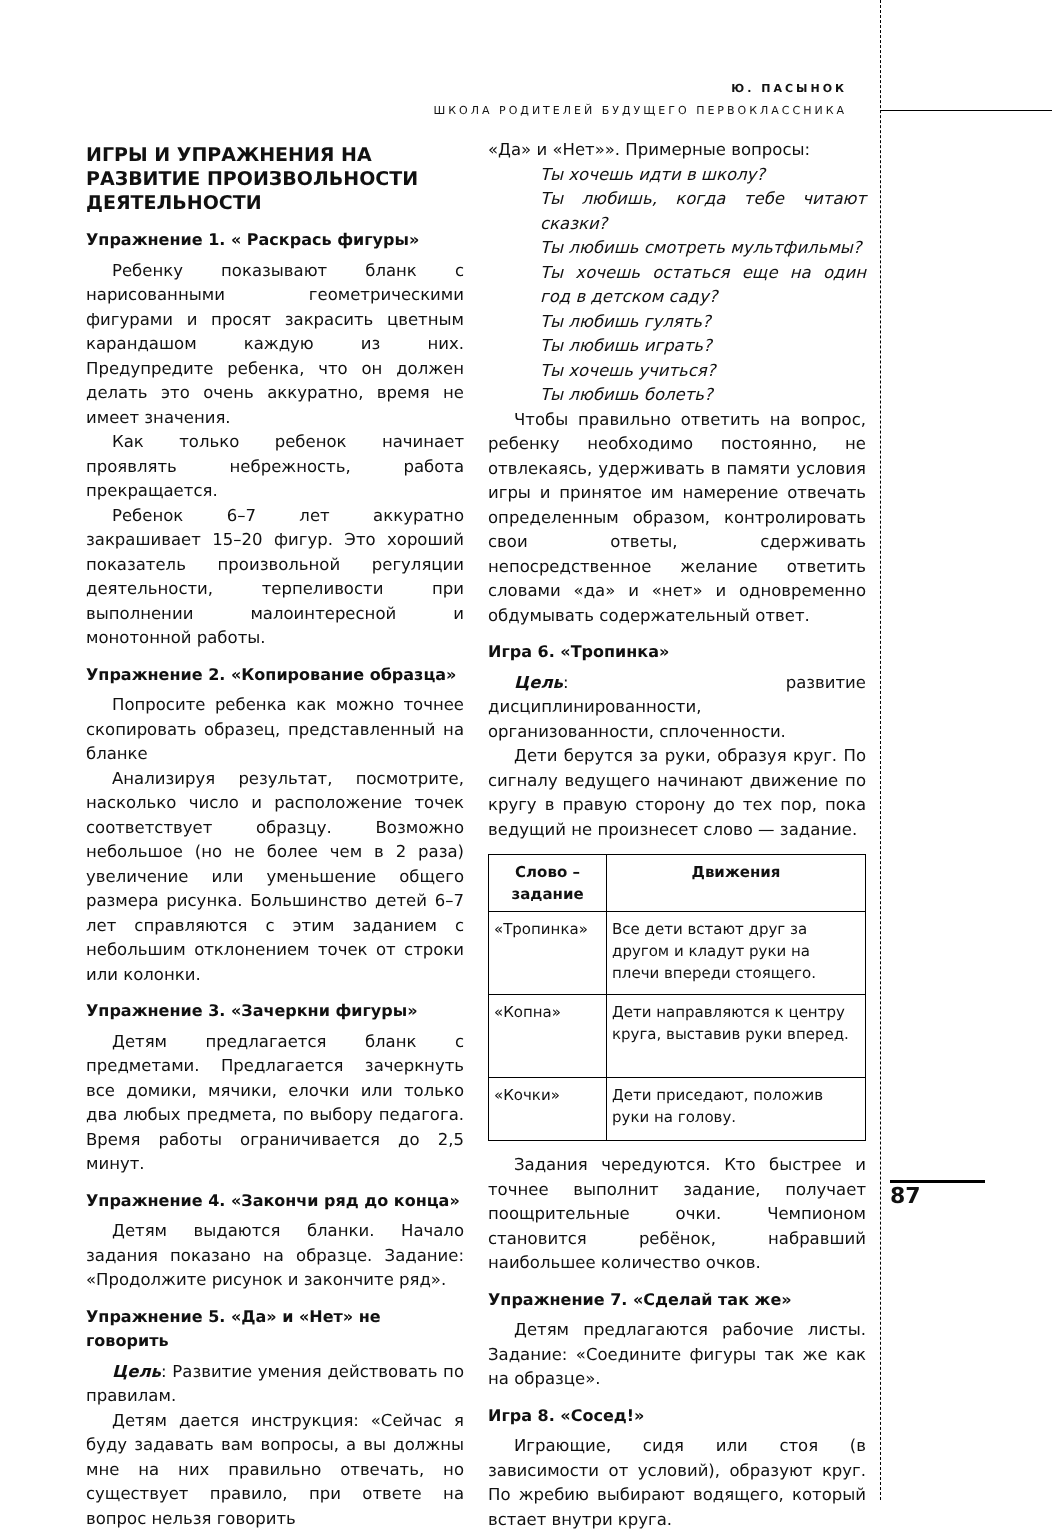Ю. ПАСЫНОК
ШКОЛА РОДИТЕЛЕЙ БУДУЩЕГО ПЕРВОКЛАССНИКА
ИГРЫ И УПРАЖНЕНИЯ НА РАЗВИТИЕ ПРОИЗВОЛЬНОСТИ ДЕЯТЕЛЬНОСТИ
Упражнение 1. « Раскрась фигуры»
Ребенку показывают бланк с нарисованными геометрическими фигурами и просят закрасить цветным карандашом каждую из них. Предупредите ребенка, что он должен делать это очень аккуратно, время не имеет значения.
Как только ребенок начинает проявлять небрежность, работа прекращается.
Ребенок 6–7 лет аккуратно закрашивает 15–20 фигур. Это хороший показатель произвольной регуляции деятельности, терпеливости при выполнении малоинтересной и монотонной работы.
Упражнение 2. «Копирование образца»
Попросите ребенка как можно точнее скопировать образец, представленный на бланке
Анализируя результат, посмотрите, насколько число и расположение точек соответствует образцу. Возможно небольшое (но не более чем в 2 раза) увеличение или уменьшение общего размера рисунка. Большинство детей 6–7 лет справляются с этим заданием с небольшим отклонением точек от строки или колонки.
Упражнение 3. «Зачеркни фигуры»
Детям предлагается бланк с предметами. Предлагается зачеркнуть все домики, мячики, елочки или только два любых предмета, по выбору педагога. Время работы ограничивается до 2,5 минут.
Упражнение 4. «Закончи ряд до конца»
Детям выдаются бланки. Начало задания показано на образце. Задание: «Продолжите рисунок и закончите ряд».
Упражнение 5. «Да» и «Нет» не говорить
Цель: Развитие умения действовать по правилам.
Детям дается инструкция: «Сейчас я буду задавать вам вопросы, а вы должны мне на них правильно отвечать, но существует правило, при ответе на вопрос нельзя говорить
«Да» и «Нет»». Примерные вопросы:
Ты хочешь идти в школу?
Ты любишь, когда тебе читают сказки?
Ты любишь смотреть мультфильмы?
Ты хочешь остаться еще на один год в детском саду?
Ты любишь гулять?
Ты любишь играть?
Ты хочешь учиться?
Ты любишь болеть?
Чтобы правильно ответить на вопрос, ребенку необходимо постоянно, не отвлекаясь, удерживать в памяти условия игры и принятое им намерение отвечать определенным образом, контролировать свои ответы, сдерживать непосредственное желание ответить словами «да» и «нет» и одновременно обдумывать содержательный ответ.
Игра 6. «Тропинка»
Цель: развитие дисциплинированности, организованности, сплоченности.
Дети берутся за руки, образуя круг. По сигналу ведущего начинают движение по кругу в правую сторону до тех пор, пока ведущий не произнесет слово — задание.
| Слово – задание | Движения |
| --- | --- |
| «Тропинка» | Все дети встают друг за другом и кладут руки на плечи впереди стоящего. |
| «Копна» | Дети направляются к центру круга, выставив руки вперед. |
| «Кочки» | Дети приседают, положив руки на голову. |
Задания чередуются. Кто быстрее и точнее выполнит задание, получает поощрительные очки. Чемпионом становится ребёнок, набравший наибольшее количество очков.
Упражнение 7. «Сделай так же»
Детям предлагаются рабочие листы. Задание: «Соедините фигуры так же как на образце».
Игра 8. «Сосед!»
Играющие, сидя или стоя (в зависимости от условий), образуют круг. По жребию выбирают водящего, который встает внутри круга.
87